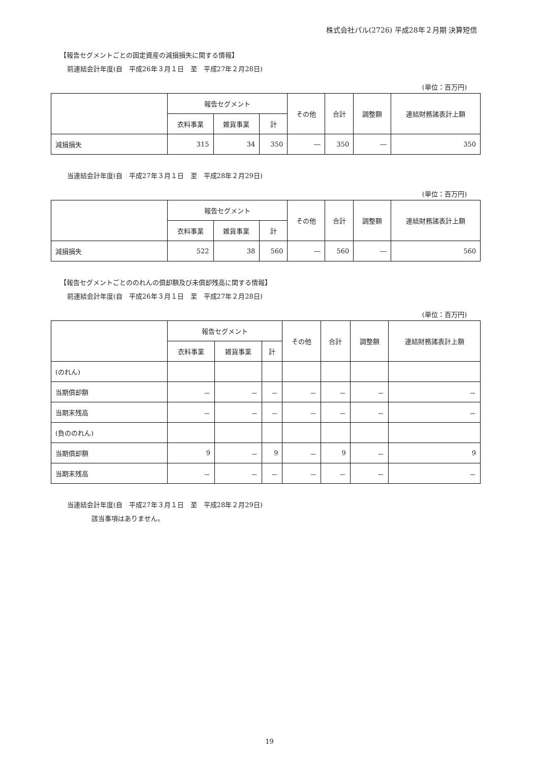株式会社パル(2726) 平成28年２月期 決算短信
【報告セグメントごとの固定資産の減損損失に関する情報】
前連結会計年度(自　平成26年３月１日　至　平成27年２月28日)
(単位：百万円)
| | 報告セグメント | | | その他 | 合計 | 調整額 | 連結財務諸表計上額 |
| --- | --- | --- | --- | --- | --- | --- | --- |
| | 衣料事業 | 雑貨事業 | 計 | | | | |
| 減損損失 | 315 | 34 | 350 | ― | 350 | ― | 350 |
当連結会計年度(自　平成27年３月１日　至　平成28年２月29日)
(単位：百万円)
| | 報告セグメント | | | その他 | 合計 | 調整額 | 連結財務諸表計上額 |
| --- | --- | --- | --- | --- | --- | --- | --- |
| | 衣料事業 | 雑貨事業 | 計 | | | | |
| 減損損失 | 522 | 38 | 560 | ― | 560 | ― | 560 |
【報告セグメントごとののれんの償却額及び未償却残高に関する情報】
前連結会計年度(自　平成26年３月１日　至　平成27年２月28日)
(単位：百万円)
| | 報告セグメント | | | その他 | 合計 | 調整額 | 連結財務諸表計上額 |
| --- | --- | --- | --- | --- | --- | --- | --- |
| | 衣料事業 | 雑貨事業 | 計 | | | | |
| (のれん) | | | | | | | |
| 当期償却額 | － | － | － | － | － | － | － |
| 当期末残高 | － | － | － | － | － | － | － |
| (負ののれん) | | | | | | | |
| 当期償却額 | 9 | － | 9 | － | 9 | － | 9 |
| 当期末残高 | － | － | － | － | － | － | － |
当連結会計年度(自　平成27年３月１日　至　平成28年２月29日)
該当事項はありません。
19